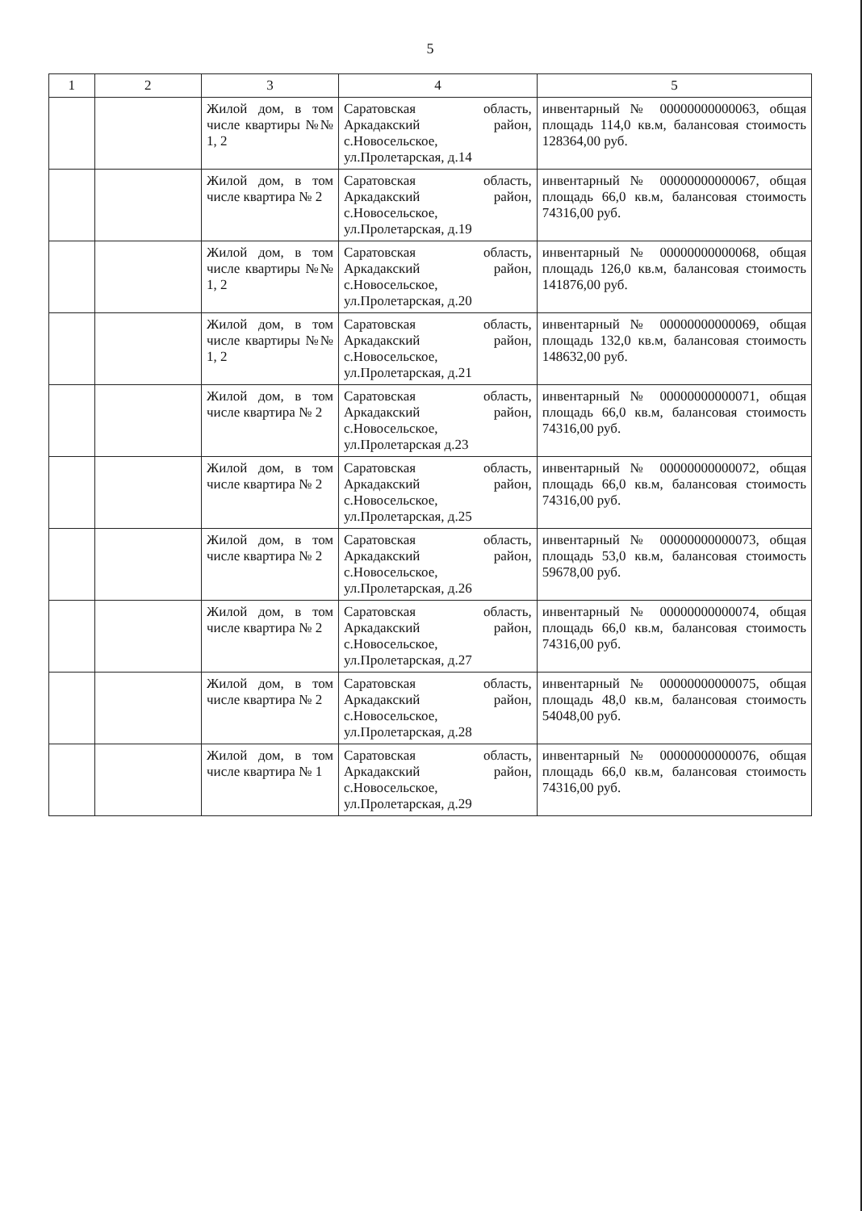5
| 1 | 2 | 3 | 4 | 5 |
| --- | --- | --- | --- | --- |
| | | Жилой дом, в том числе квартиры №№ 1, 2 | Саратовская область, Аркадакский район, с.Новосельское, ул.Пролетарская, д.14 | инвентарный № 00000000000063, общая площадь 114,0 кв.м, балансовая стоимость 128364,00 руб. |
| | | Жилой дом, в том числе квартира № 2 | Саратовская область, Аркадакский район, с.Новосельское, ул.Пролетарская, д.19 | инвентарный № 00000000000067, общая площадь 66,0 кв.м, балансовая стоимость 74316,00 руб. |
| | | Жилой дом, в том числе квартиры №№ 1, 2 | Саратовская область, Аркадакский район, с.Новосельское, ул.Пролетарская, д.20 | инвентарный № 00000000000068, общая площадь 126,0 кв.м, балансовая стоимость 141876,00 руб. |
| | | Жилой дом, в том числе квартиры №№ 1, 2 | Саратовская область, Аркадакский район, с.Новосельское, ул.Пролетарская, д.21 | инвентарный № 00000000000069, общая площадь 132,0 кв.м, балансовая стоимость 148632,00 руб. |
| | | Жилой дом, в том числе квартира № 2 | Саратовская область, Аркадакский район, с.Новосельское, ул.Пролетарская д.23 | инвентарный № 00000000000071, общая площадь 66,0 кв.м, балансовая стоимость 74316,00 руб. |
| | | Жилой дом, в том числе квартира № 2 | Саратовская область, Аркадакский район, с.Новосельское, ул.Пролетарская, д.25 | инвентарный № 00000000000072, общая площадь 66,0 кв.м, балансовая стоимость 74316,00 руб. |
| | | Жилой дом, в том числе квартира № 2 | Саратовская область, Аркадакский район, с.Новосельское, ул.Пролетарская, д.26 | инвентарный № 00000000000073, общая площадь 53,0 кв.м, балансовая стоимость 59678,00 руб. |
| | | Жилой дом, в том числе квартира № 2 | Саратовская область, Аркадакский район, с.Новосельское, ул.Пролетарская, д.27 | инвентарный № 00000000000074, общая площадь 66,0 кв.м, балансовая стоимость 74316,00 руб. |
| | | Жилой дом, в том числе квартира № 2 | Саратовская область, Аркадакский район, с.Новосельское, ул.Пролетарская, д.28 | инвентарный № 00000000000075, общая площадь 48,0 кв.м, балансовая стоимость 54048,00 руб. |
| | | Жилой дом, в том числе квартира № 1 | Саратовская область, Аркадакский район, с.Новосельское, ул.Пролетарская, д.29 | инвентарный № 00000000000076, общая площадь 66,0 кв.м, балансовая стоимость 74316,00 руб. |